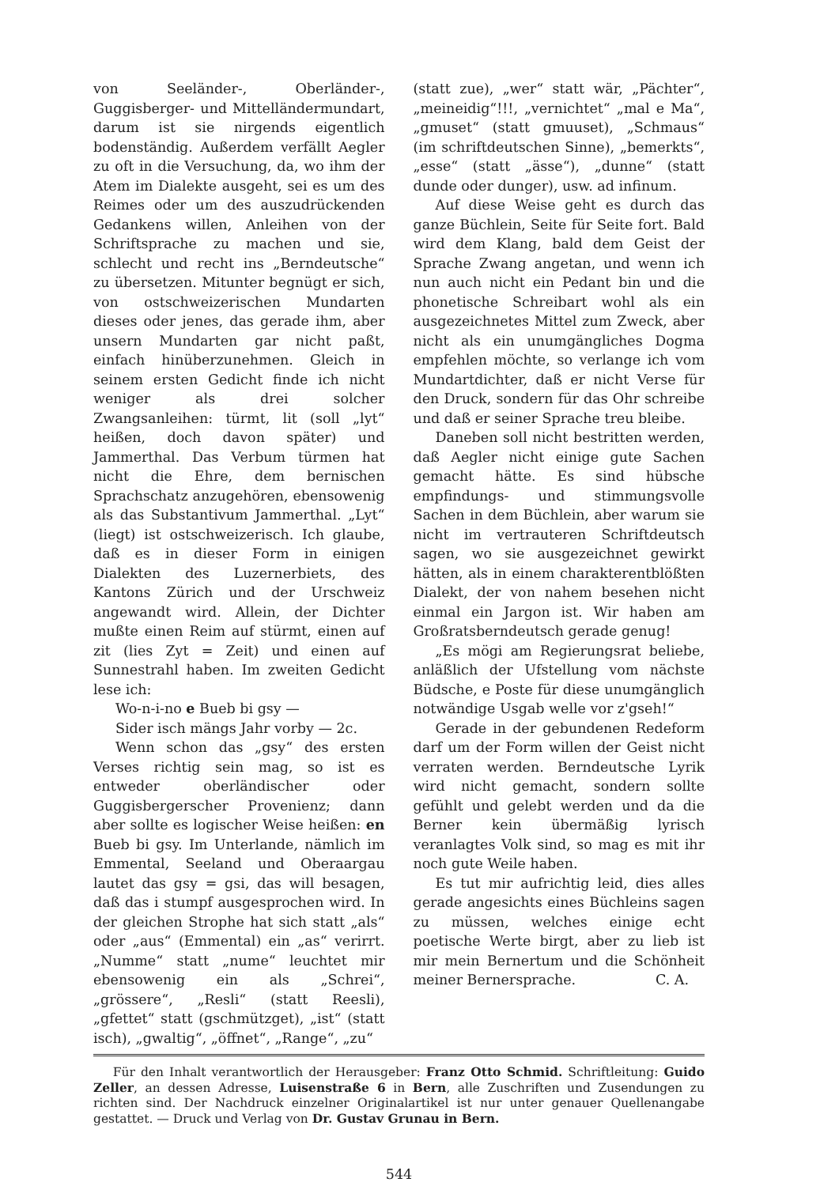von Seeländer-, Oberländer-, Guggisberger- und Mittelländermundart, darum ist sie nirgends eigentlich bodenständig. Außerdem verfällt Aegler zu oft in die Versuchung, da, wo ihm der Atem im Dialekte ausgeht, sei es um des Reimes oder um des auszudrückenden Gedankens willen, Anleihen von der Schriftsprache zu machen und sie, schlecht und recht ins „Berndeutsche“ zu übersetzen. Mitunter begnügt er sich, von ostschweizerischen Mundarten dieses oder jenes, das gerade ihm, aber unsern Mundarten gar nicht paßt, einfach hinüberzunehmen. Gleich in seinem ersten Gedicht finde ich nicht weniger als drei solcher Zwangsanleihen: türmt, lit (soll „lyt“ heißen, doch davon später) und Jammerthal. Das Verbum türmen hat nicht die Ehre, dem bernischen Sprachschatz anzugehören, ebensowenig als das Substantivum Jammerthal. „Lyt“ (liegt) ist ostschweizerisch. Ich glaube, daß es in dieser Form in einigen Dialekten des Luzernerbiets, des Kantons Zürich und der Urschweiz angewandt wird. Allein, der Dichter mußte einen Reim auf stürmt, einen auf zit (lies Zyt = Zeit) und einen auf Sunnestrahl haben. Im zweiten Gedicht lese ich:
Wo-n-i-no e Bueb bi gsy —
Sider isch mängs Jahr vorby — 2c.
Wenn schon das „gsy“ des ersten Verses richtig sein mag, so ist es entweder oberländischer oder Guggisbergerscher Provenienz; dann aber sollte es logischer Weise heißen: en Bueb bi gsy. Im Unterlande, nämlich im Emmental, Seeland und Oberaargau lautet das gsy = gsi, das will besagen, daß das i stumpf ausgesprochen wird. In der gleichen Strophe hat sich statt „als“ oder „aus“ (Emmental) ein „as“ verirrt. „Numme“ statt „nume“ leuchtet mir ebensowenig ein als „Schrei“, „grössere“, „Resli“ (statt Reesli), „gfettet“ statt (gschmützget), „ist“ (statt isch), „gwaltig“, „öffnet“, „Range“, „zu“
(statt zue), „wer“ statt wär, „Pächter“, „meineidig“!!!, „vernichtet“ „mal e Ma“, „gmuset“ (statt gmuuset), „Schmaus“ (im schriftdeutschen Sinne), „bemerkts“, „esse“ (statt „ässe“), „dunne“ (statt dunde oder dunger), usw. ad infinum.
Auf diese Weise geht es durch das ganze Büchlein, Seite für Seite fort. Bald wird dem Klang, bald dem Geist der Sprache Zwang angetan, und wenn ich nun auch nicht ein Pedant bin und die phonetische Schreibart wohl als ein ausgezeichnetes Mittel zum Zweck, aber nicht als ein unumgängliches Dogma empfehlen möchte, so verlange ich vom Mundartdichter, daß er nicht Verse für den Druck, sondern für das Ohr schreibe und daß er seiner Sprache treu bleibe.
Daneben soll nicht bestritten werden, daß Aegler nicht einige gute Sachen gemacht hätte. Es sind hübsche empfindungs- und stimmungsvolle Sachen in dem Büchlein, aber warum sie nicht im vertrauteren Schriftdeutsch sagen, wo sie ausgezeichnet gewirkt hätten, als in einem charakterentblößten Dialekt, der von nahem besehen nicht einmal ein Jargon ist. Wir haben am Großratsberndeutsch gerade genug!
„Es mögi am Regierungsrat beliebe, anläßlich der Ufstellung vom nächste Büdsche, e Poste für diese unumgänglich notwändige Usgab welle vor z'gseh!“
Gerade in der gebundenen Redeform darf um der Form willen der Geist nicht verraten werden. Berndeutsche Lyrik wird nicht gemacht, sondern sollte gefühlt und gelebt werden und da die Berner kein übermäßig lyrisch veranlagtes Volk sind, so mag es mit ihr noch gute Weile haben.
Es tut mir aufrichtig leid, dies alles gerade angesichts eines Büchleins sagen zu müssen, welches einige echt poetische Werte birgt, aber zu lieb ist mir mein Bernertum und die Schönheit meiner Bernersprache. C. A.
Für den Inhalt verantwortlich der Herausgeber: Franz Otto Schmid. Schriftleitung: Guido Zeller, an dessen Adresse, Luisenstraße 6 in Bern, alle Zuschriften und Zusendungen zu richten sind. Der Nachdruck einzelner Originalartikel ist nur unter genauer Quellenangabe gestattet. — Druck und Verlag von Dr. Gustav Grunau in Bern.
544